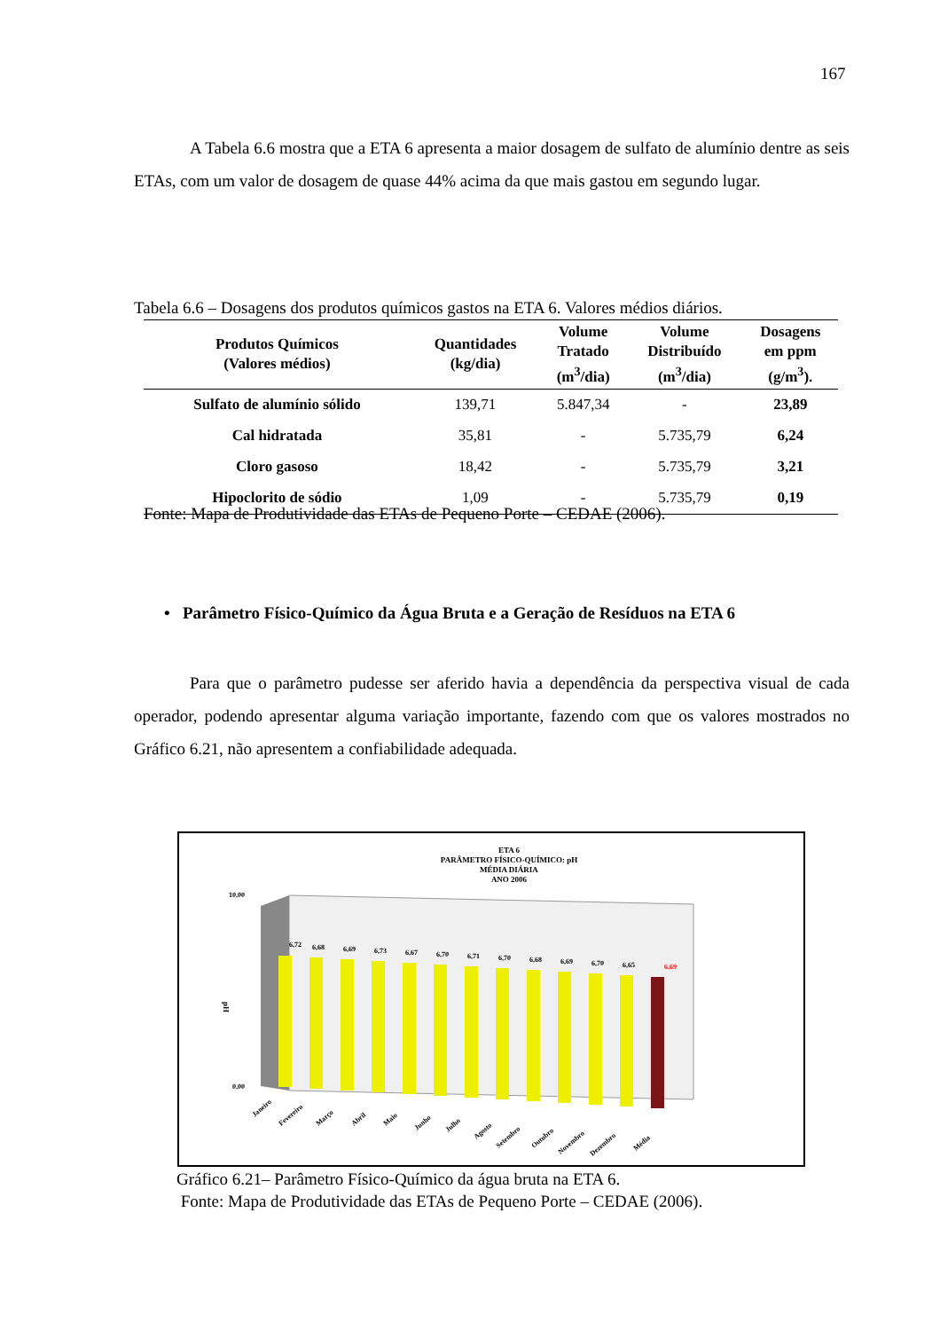167
A Tabela 6.6 mostra que a ETA 6 apresenta a maior dosagem de sulfato de alumínio dentre as seis ETAs, com um valor de dosagem de quase 44% acima da que mais gastou em segundo lugar.
Tabela 6.6 – Dosagens dos produtos químicos gastos na ETA 6. Valores médios diários.
| Produtos Químicos (Valores médios) | Quantidades (kg/dia) | Volume Tratado (m<sup>3</sup>/dia) | Volume Distribuído (m<sup>3</sup>/dia) | Dosagens em ppm (g/m<sup>3</sup>). |
| --- | --- | --- | --- | --- |
| Sulfato de alumínio sólido | 139,71 | 5.847,34 | - | 23,89 |
| Cal hidratada | 35,81 | - | 5.735,79 | 6,24 |
| Cloro gasoso | 18,42 | - | 5.735,79 | 3,21 |
| Hipoclorito de sódio | 1,09 | - | 5.735,79 | 0,19 |
Fonte: Mapa de Produtividade das ETAs de Pequeno Porte – CEDAE (2006).
• Parâmetro Físico-Químico da Água Bruta e a Geração de Resíduos na ETA 6
Para que o parâmetro pudesse ser aferido havia a dependência da perspectiva visual de cada operador, podendo apresentar alguma variação importante, fazendo com que os valores mostrados no Gráfico 6.21, não apresentem a confiabilidade adequada.
ETA 6
PARÂMETRO FÍSICO-QUÍMICO: pH
MÉDIA DIÁRIA
ANO 2006
10,00
0,00
pH
6,72
6,68
6,69
6,73
6,67
6,70
6,71
6,70
6,68
6,69
6,70
6,65
6,69
Janeiro
Fevereiro
Março
Abril
Maio
Junho
Julho
Agosto
Setembro
Outubro
Novembro
Dezembro
Média
Gráfico 6.21– Parâmetro Físico-Químico da água bruta na ETA 6.
Fonte: Mapa de Produtividade das ETAs de Pequeno Porte – CEDAE (2006).